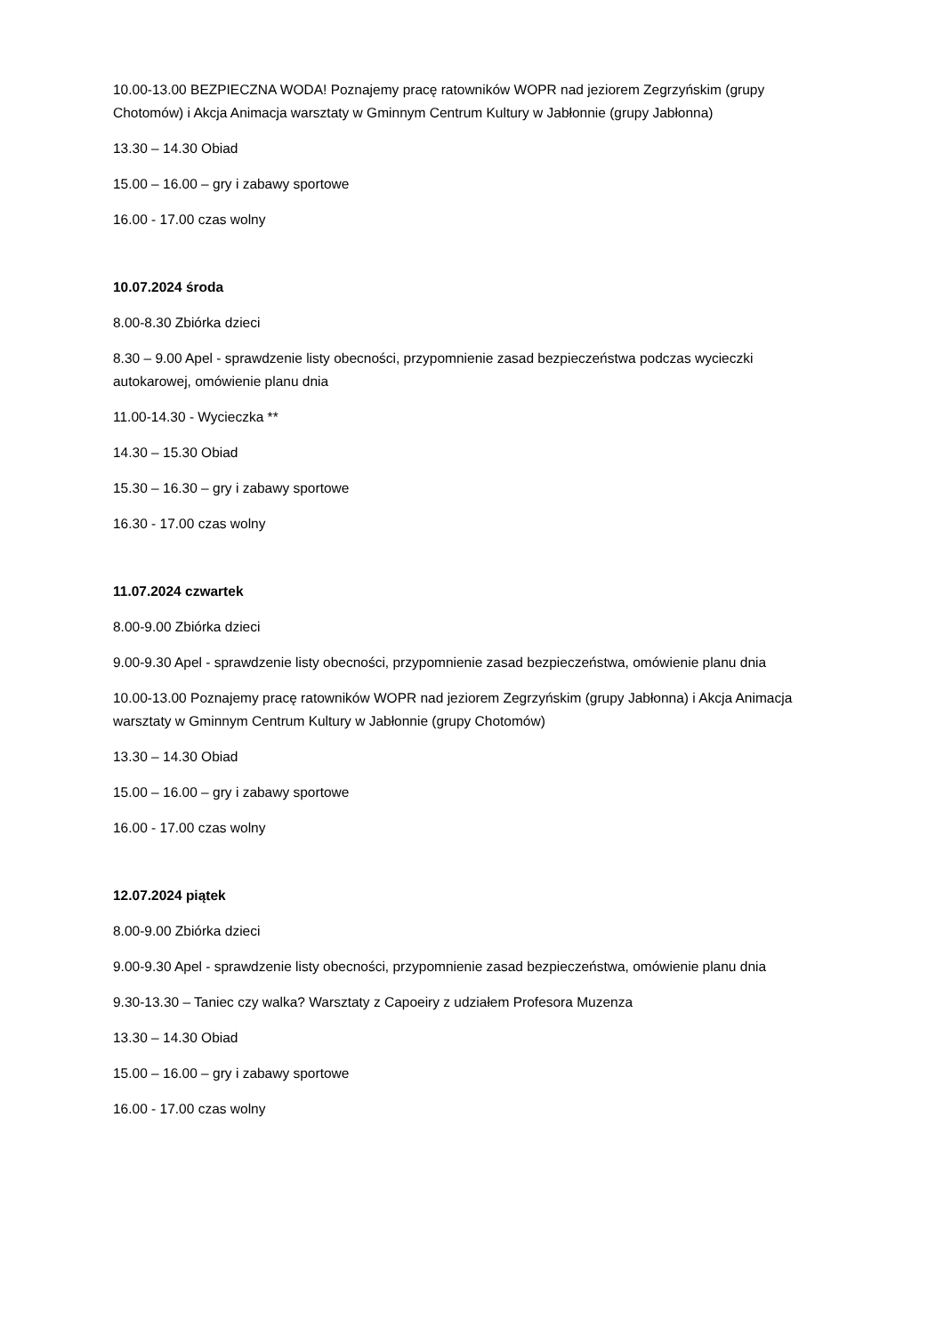10.00-13.00 BEZPIECZNA WODA! Poznajemy pracę ratowników WOPR nad jeziorem Zegrzyńskim (grupy Chotomów) i Akcja Animacja warsztaty w Gminnym Centrum Kultury w Jabłonnie (grupy Jabłonna)
13.30 – 14.30 Obiad
15.00 – 16.00 – gry i zabawy sportowe
16.00 - 17.00 czas wolny
10.07.2024 środa
8.00-8.30 Zbiórka dzieci
8.30 – 9.00 Apel - sprawdzenie listy obecności, przypomnienie zasad bezpieczeństwa podczas wycieczki autokarowej, omówienie planu dnia
11.00-14.30 - Wycieczka **
14.30 – 15.30 Obiad
15.30 – 16.30 – gry i zabawy sportowe
16.30 - 17.00 czas wolny
11.07.2024 czwartek
8.00-9.00 Zbiórka dzieci
9.00-9.30 Apel - sprawdzenie listy obecności, przypomnienie zasad bezpieczeństwa, omówienie planu dnia
10.00-13.00 Poznajemy pracę ratowników WOPR nad jeziorem Zegrzyńskim (grupy Jabłonna) i Akcja Animacja warsztaty w Gminnym Centrum Kultury w Jabłonnie (grupy Chotomów)
13.30 – 14.30 Obiad
15.00 – 16.00 – gry i zabawy sportowe
16.00 - 17.00 czas wolny
12.07.2024 piątek
8.00-9.00 Zbiórka dzieci
9.00-9.30 Apel - sprawdzenie listy obecności, przypomnienie zasad bezpieczeństwa, omówienie planu dnia
9.30-13.30 – Taniec czy walka? Warsztaty z Capoeiry z udziałem Profesora Muzenza
13.30 – 14.30 Obiad
15.00 – 16.00 – gry i zabawy sportowe
16.00 - 17.00 czas wolny